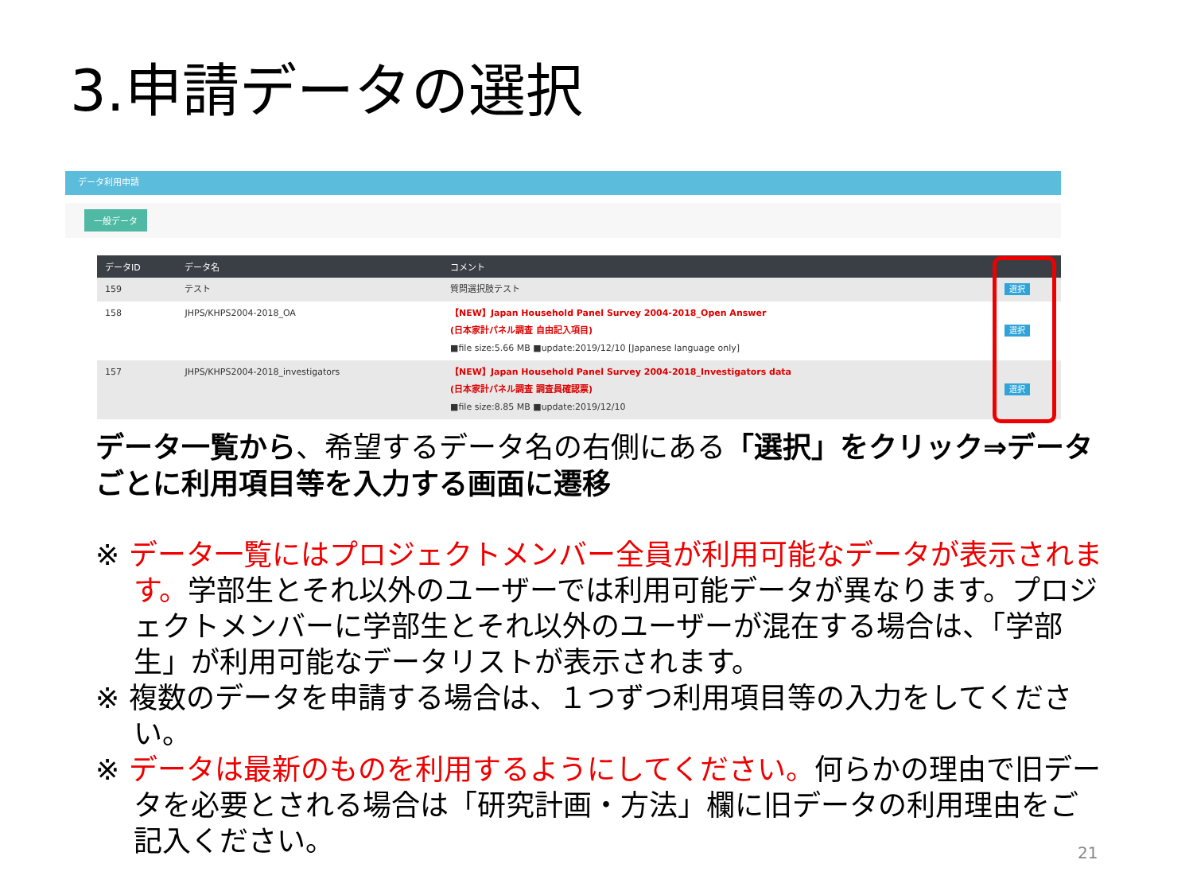3.申請データの選択
データ利用申請
一般データ
| データID | データ名 | コメント | |
| --- | --- | --- | --- |
| 159 | テスト | 質問選択肢テスト | 選択 |
| 158 | JHPS/KHPS2004-2018_OA | 【NEW】Japan Household Panel Survey 2004-2018_Open Answer (日本家計パネル調査 自由記入項目) ■file size:5.66 MB ■update:2019/12/10 [Japanese language only] | 選択 |
| 157 | JHPS/KHPS2004-2018_investigators | 【NEW】Japan Household Panel Survey 2004-2018_Investigators data (日本家計パネル調査 調査員確認票) ■file size:8.85 MB ■update:2019/12/10 | 選択 |
データ一覧から、希望するデータ名の右側にある「選択」をクリック⇒データごとに利用項目等を入力する画面に遷移
※ データ一覧にはプロジェクトメンバー全員が利用可能なデータが表示されます。学部生とそれ以外のユーザーでは利用可能データが異なります。プロジェクトメンバーに学部生とそれ以外のユーザーが混在する場合は、「学部生」が利用可能なデータリストが表示されます。
※ 複数のデータを申請する場合は、１つずつ利用項目等の入力をしてください。
※ データは最新のものを利用するようにしてください。何らかの理由で旧データを必要とされる場合は「研究計画・方法」欄に旧データの利用理由をご記入ください。
21